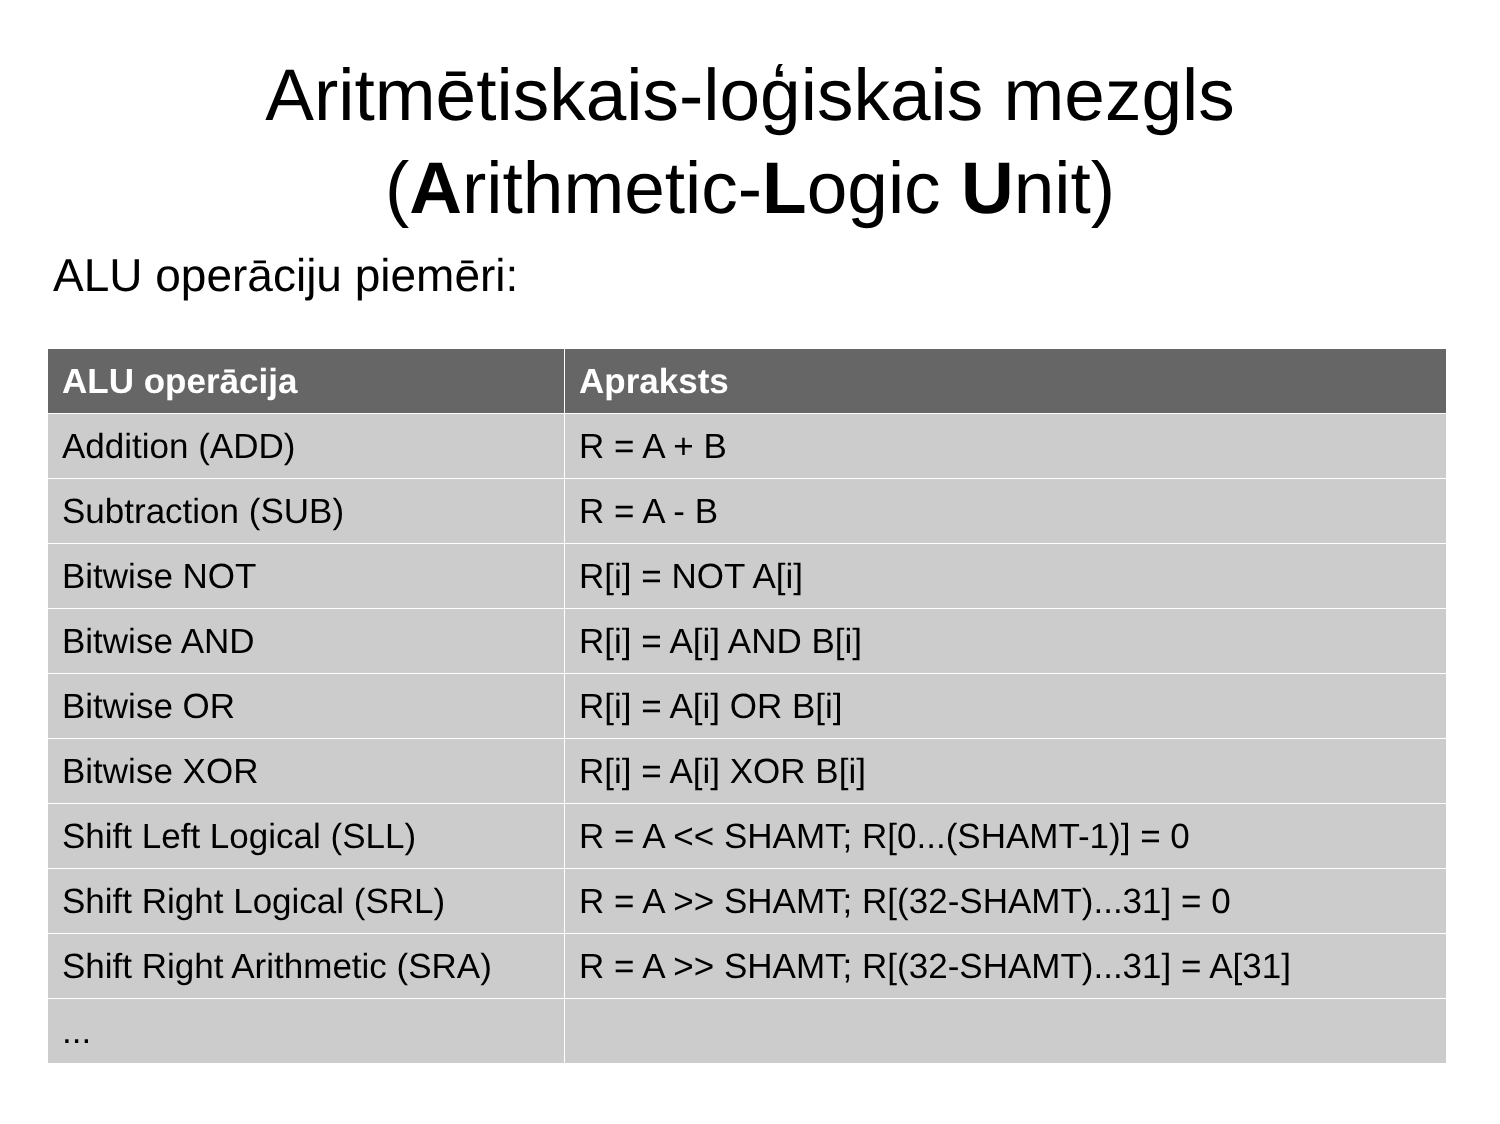Aritmētiskais-loģiskais mezgls
(Arithmetic-Logic Unit)
ALU operāciju piemēri:
| ALU operācija | Apraksts |
| --- | --- |
| Addition (ADD) | R = A + B |
| Subtraction (SUB) | R = A - B |
| Bitwise NOT | R[i] = NOT A[i] |
| Bitwise AND | R[i] = A[i] AND B[i] |
| Bitwise OR | R[i] = A[i] OR B[i] |
| Bitwise XOR | R[i] = A[i] XOR B[i] |
| Shift Left Logical (SLL) | R = A << SHAMT; R[0...(SHAMT-1)] = 0 |
| Shift Right Logical (SRL) | R = A >> SHAMT; R[(32-SHAMT)...31] = 0 |
| Shift Right Arithmetic (SRA) | R = A >> SHAMT; R[(32-SHAMT)...31] = A[31] |
| ... | |